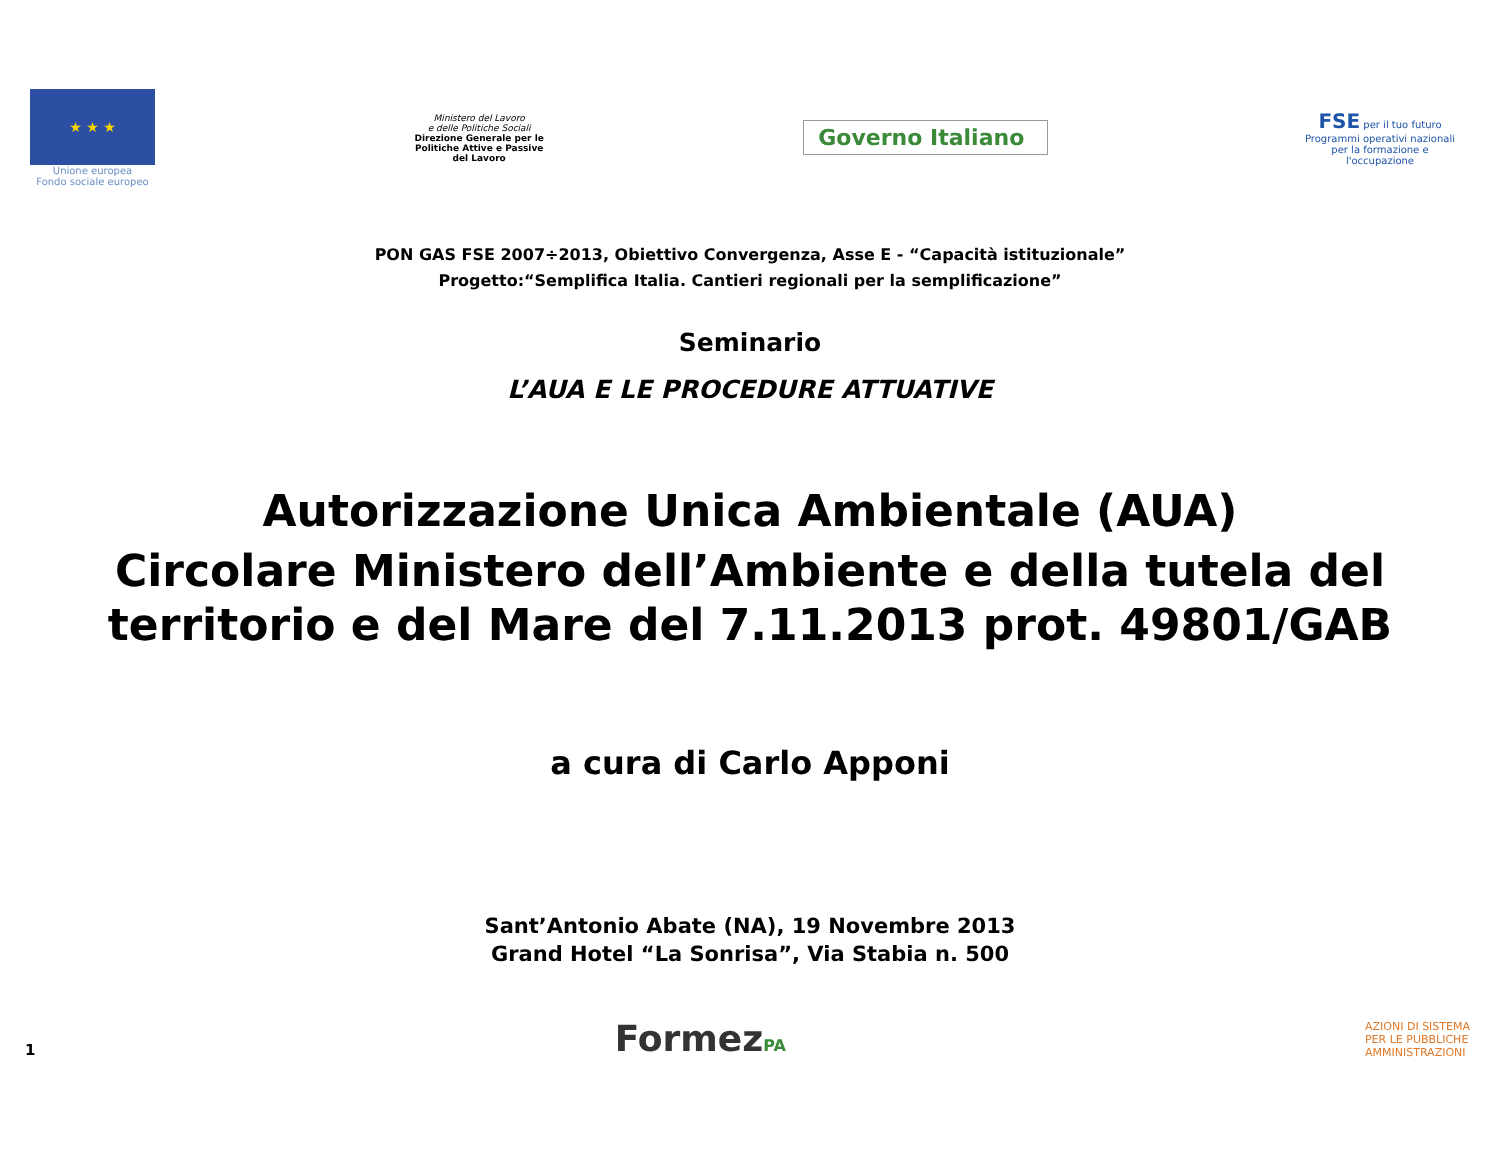★ ★ ★
Unione europea
Fondo sociale europeo
Ministero del Lavoro
e delle Politiche Sociali
Direzione Generale per le Politiche Attive e Passive del Lavoro
Governo Italiano
FSE per il tuo futuro
Programmi operativi nazionali per la formazione e l'occupazione
PON GAS FSE 2007÷2013, Obiettivo Convergenza, Asse E - “Capacità istituzionale”
Progetto:“Semplifica Italia. Cantieri regionali per la semplificazione”
Seminario
L’AUA E LE PROCEDURE ATTUATIVE
Autorizzazione Unica Ambientale (AUA)
Circolare Ministero dell’Ambiente e della tutela del territorio e del Mare del 7.11.2013 prot. 49801/GAB
a cura di Carlo Apponi
Sant’Antonio Abate (NA), 19 Novembre 2013
Grand Hotel “La Sonrisa”, Via Stabia n. 500
1
FormezPA
AZIONI DI SISTEMA PER LE PUBBLICHE AMMINISTRAZIONI